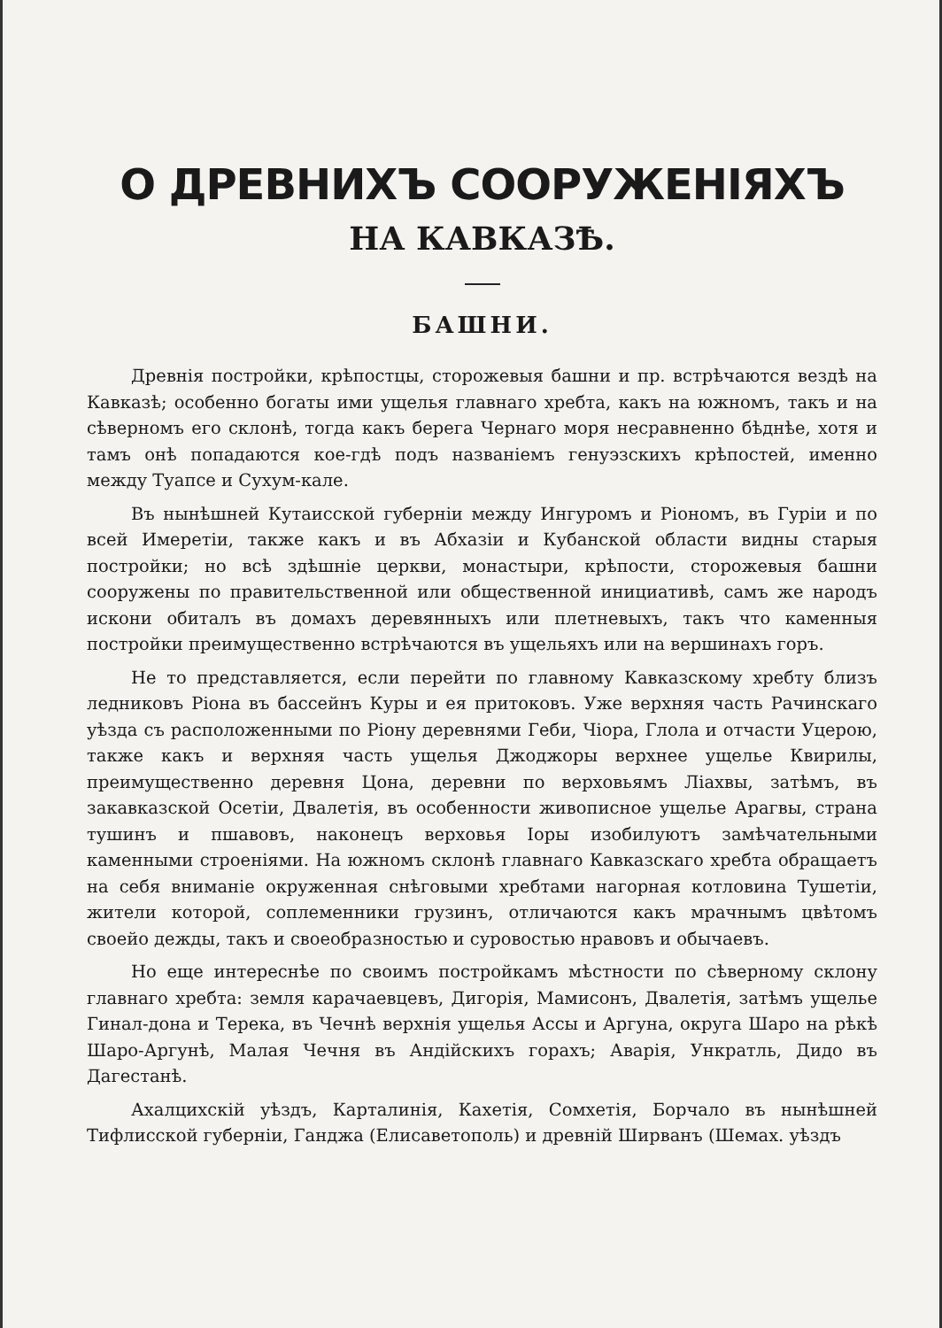О ДРЕВНИХЪ СООРУЖЕНІЯХЪ
НА КАВКАЗѢ.
БАШНИ.
Древнія постройки, крѣпостцы, сторожевыя башни и пр. встрѣчаются вездѣ на Кавказѣ; особенно богаты ими ущелья главнаго хребта, какъ на южномъ, такъ и на сѣверномъ его склонѣ, тогда какъ берега Чернаго моря несравненно бѣднѣе, хотя и тамъ онѣ попадаются кое-гдѣ подъ названіемъ генуэзскихъ крѣпостей, именно между Туапсе и Сухум-кале.
Въ нынѣшней Кутаисской губерніи между Ингуромъ и Ріономъ, въ Гуріи и по всей Имеретіи, также какъ и въ Абхазіи и Кубанской области видны старыя постройки; но всѣ здѣшніе церкви, монастыри, крѣпости, сторожевыя башни сооружены по правительственной или общественной инициативѣ, самъ же народъ искони обиталъ въ домахъ деревянныхъ или плетневыхъ, такъ что каменныя постройки преимущественно встрѣчаются въ ущельяхъ или на вершинахъ горъ.
Не то представляется, если перейти по главному Кавказскому хребту близъ ледниковъ Ріона въ бассейнъ Куры и ея притоковъ. Уже верхняя часть Рачинскаго уѣзда съ расположенными по Ріону деревнями Геби, Чіора, Глола и отчасти Уцерою, также какъ и верхняя часть ущелья Джоджоры верхнее ущелье Квирилы, преимущественно деревня Цона, деревни по верховьямъ Ліахвы, затѣмъ, въ закавказской Осетіи, Двалетія, въ особенности живописное ущелье Арагвы, страна тушинъ и пшавовъ, наконецъ верховья Іоры изобилуютъ замѣчательными каменными строеніями. На южномъ склонѣ главнаго Кавказскаго хребта обращаетъ на себя вниманіе окруженная снѣговыми хребтами нагорная котловина Тушетіи, жители которой, соплеменники грузинъ, отличаются какъ мрачнымъ цвѣтомъ своейо дежды, такъ и своеобразностью и суровостью нравовъ и обычаевъ.
Но еще интереснѣе по своимъ постройкамъ мѣстности по сѣверному склону главнаго хребта: земля карачаевцевъ, Дигорія, Мамисонъ, Двалетія, затѣмъ ущелье Гинал-дона и Терека, въ Чечнѣ верхнія ущелья Ассы и Аргуна, округа Шаро на рѣкѣ Шаро-Аргунѣ, Малая Чечня въ Андійскихъ горахъ; Аварія, Ункратль, Дидо въ Дагестанѣ.
Ахалцихскій уѣздъ, Карталинія, Кахетія, Сомхетія, Борчало въ нынѣшней Тифлисской губерніи, Ганджа (Елисаветополь) и древній Ширванъ (Шемах. уѣздъ